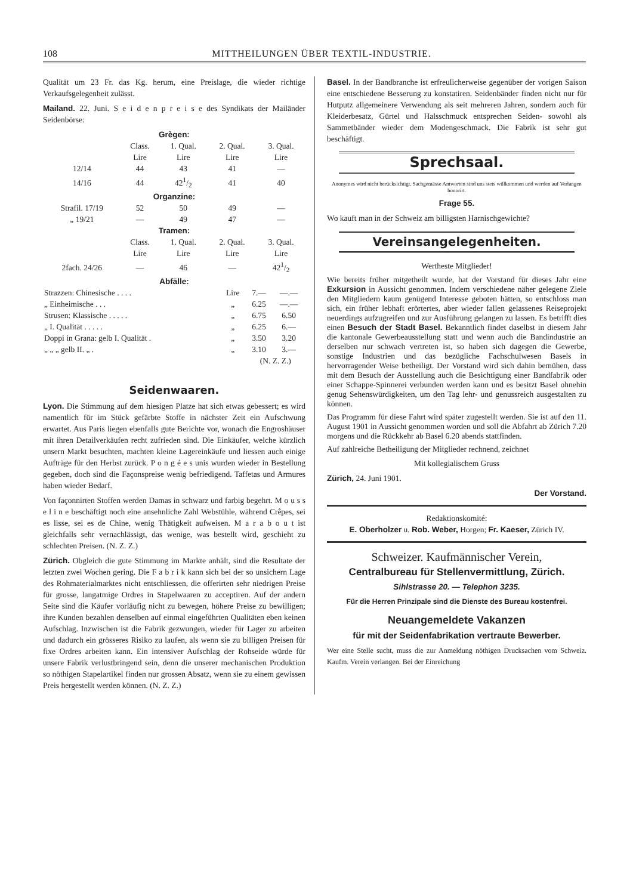108 MITTHEILUNGEN ÜBER TEXTIL-INDUSTRIE.
Qualität um 23 Fr. das Kg. herum, eine Preislage, die wieder richtige Verkaufsgelegenheit zulässt.
Mailand. 22. Juni. S e i d e n p r e i s e des Syndikats der Mailänder Seidenbörse:
| Grègen: | | | | |
| --- | --- | --- | --- | --- |
| | Class. Lire | 1. Qual. Lire | 2. Qual. Lire | 3. Qual. Lire |
| 12/14 | 44 | 43 | 41 | — |
| 14/16 | 44 | 421/2 | 41 | 40 |
| Organzine: | | | | |
| Strafil. 17/19 | 52 | 50 | 49 | — |
| „ 19/21 | — | 49 | 47 | — |
| Tramen: | | | | |
| | Class. Lire | 1. Qual. Lire | 2. Qual. Lire | 3. Qual. Lire |
| 2fach. 24/26 | — | 46 | — | 421/2 |
| Abfälle: | | | | |
| Strazzen: Chinesische . . . . | Lire | 7.— | —.— |
| „ Einheimische . . . | „ | 6.25 | —.— |
| Strusen: Klassische . . . . . | „ | 6.75 | 6.50 |
| „ I. Qualität . . . . . | „ | 6.25 | 6.— |
| Doppi in Grana: gelb I. Qualität . | „ | 3.50 | 3.20 |
| „ „ „ gelb II. „ . | „ | 3.10 | 3.— |
| | | (N. Z. Z.) | |
Seidenwaaren.
Lyon. Die Stimmung auf dem hiesigen Platze hat sich etwas gebessert; es wird namentlich für im Stück gefärbte Stoffe in nächster Zeit ein Aufschwung erwartet. Aus Paris liegen ebenfalls gute Berichte vor, wonach die Engroshäuser mit ihren Detailverkäufen recht zufrieden sind. Die Einkäufer, welche kürzlich unsern Markt besuchten, machten kleine Lagereinkäufe und liessen auch einige Aufträge für den Herbst zurück. P o n g é e s unis wurden wieder in Bestellung gegeben, doch sind die Façonspreise wenig befriedigend. Taffetas und Armures haben wieder Bedarf.
Von façonnirten Stoffen werden Damas in schwarz und farbig begehrt. M o u s s e l i n e beschäftigt noch eine ansehnliche Zahl Webstühle, während Crêpes, sei es lisse, sei es de Chine, wenig Thätigkeit aufweisen. M a r a b o u t ist gleichfalls sehr vernachlässigt, das wenige, was bestellt wird, geschieht zu schlechten Preisen. (N. Z. Z.)
Zürich. Obgleich die gute Stimmung im Markte anhält, sind die Resultate der letzten zwei Wochen gering. Die F a b r i k kann sich bei der so unsichern Lage des Rohmaterialmarktes nicht entschliessen, die offerirten sehr niedrigen Preise für grosse, langatmige Ordres in Stapelwaaren zu acceptiren. Auf der andern Seite sind die Käufer vorläufig nicht zu bewegen, höhere Preise zu bewilligen; ihre Kunden bezahlen denselben auf einmal eingeführten Qualitäten eben keinen Aufschlag. Inzwischen ist die Fabrik gezwungen, wieder für Lager zu arbeiten und dadurch ein grösseres Risiko zu laufen, als wenn sie zu billigen Preisen für fixe Ordres arbeiten kann. Ein intensiver Aufschlag der Rohseide würde für unsere Fabrik verlustbringend sein, denn die unserer mechanischen Produktion so nöthigen Stapelartikel finden nur grossen Absatz, wenn sie zu einem gewissen Preis hergestellt werden können. (N. Z. Z.)
Basel. In der Bandbranche ist erfreulicherweise gegenüber der vorigen Saison eine entschiedene Besserung zu konstatiren. Seidenbänder finden nicht nur für Hutputz allgemeinere Verwendung als seit mehreren Jahren, sondern auch für Kleiderbesatz, Gürtel und Halsschmuck entsprechen Seiden- sowohl als Sammetbänder wieder dem Modengeschmack. Die Fabrik ist sehr gut beschäftigt.
Sprechsaal.
Anonymes wird nicht berücksichtigt. Sachgemässe Antworten sind uns stets willkommen und werden auf Verlangen honorirt.
Frage 55.
Wo kauft man in der Schweiz am billigsten Harnischgewichte?
Vereinsangelegenheiten.
Wertheste Mitglieder!
Wie bereits früher mitgetheilt wurde, hat der Vorstand für dieses Jahr eine Exkursion in Aussicht genommen. Indem verschiedene näher gelegene Ziele den Mitgliedern kaum genügend Interesse geboten hätten, so entschloss man sich, ein früher lebhaft erörtertes, aber wieder fallen gelassenes Reiseprojekt neuerdings aufzugreifen und zur Ausführung gelangen zu lassen. Es betrifft dies einen Besuch der Stadt Basel. Bekanntlich findet daselbst in diesem Jahr die kantonale Gewerbeausstellung statt und wenn auch die Bandindustrie an derselben nur schwach vertreten ist, so haben sich dagegen die Gewerbe, sonstige Industrien und das bezügliche Fachschulwesen Basels in hervorragender Weise betheiligt. Der Vorstand wird sich dahin bemühen, dass mit dem Besuch der Ausstellung auch die Besichtigung einer Bandfabrik oder einer Schappe-Spinnerei verbunden werden kann und es besitzt Basel ohnehin genug Sehenswürdigkeiten, um den Tag lehr- und genussreich ausgestalten zu können.
Das Programm für diese Fahrt wird später zugestellt werden. Sie ist auf den 11. August 1901 in Aussicht genommen worden und soll die Abfahrt ab Zürich 7.20 morgens und die Rückkehr ab Basel 6.20 abends stattfinden.
Auf zahlreiche Betheiligung der Mitglieder rechnend, zeichnet
Mit kollegialischem Gruss
Zürich, 24. Juni 1901.
Der Vorstand.
Redaktionskomité:
E. Oberholzer u. Rob. Weber, Horgen; Fr. Kaeser, Zürich IV.
Schweizer. Kaufmännischer Verein,
Centralbureau für Stellenvermittlung, Zürich.
Sihlstrasse 20. — Telephon 3235.
Für die Herren Prinzipale sind die Dienste des Bureau kostenfrei.
Neuangemeldete Vakanzen
für mit der Seidenfabrikation vertraute Bewerber.
Wer eine Stelle sucht, muss die zur Anmeldung nöthigen Drucksachen vom Schweiz. Kaufm. Verein verlangen. Bei der Einreichung